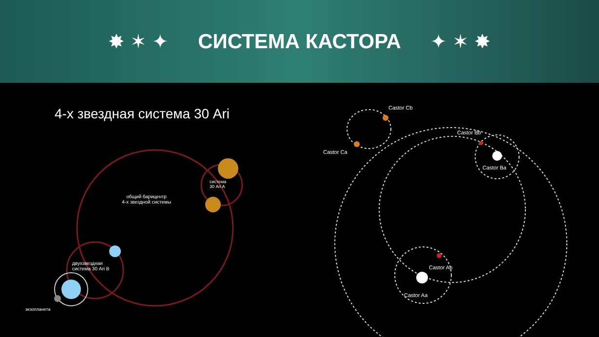✸ ✶ ✦ СИСТЕМА КАСТОРА ✦ ✶ ✸
4-х звездная система 30 Ari
система
30 Ari A
общий барицентр
4-х звездной системы
двухзвездная
система 30 Ari B
экзопланета
Castor Cb
Castor Ca
Castor Bb
Castor Ba
Castor Ab
Castor Aa